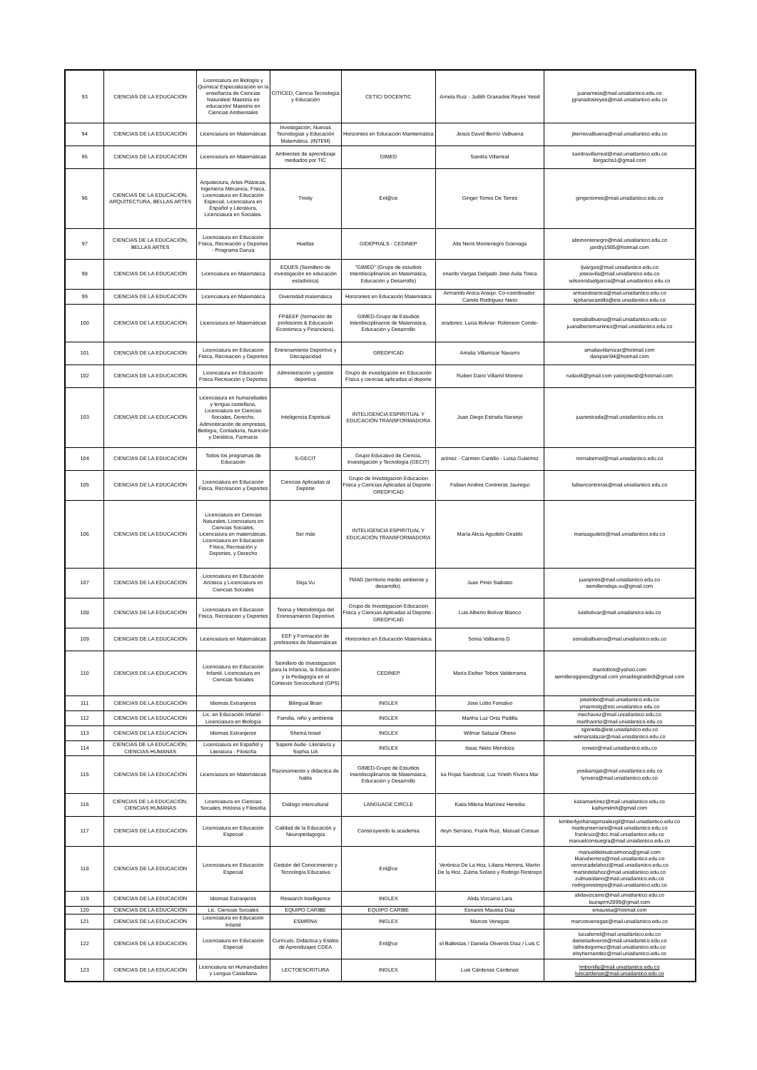| 93 | CIENCIAS DE LA EDUCACIÓN | Licenciatura en Biología y Química/ Especializaciòn en la enseñanza de Ciencias Naturales/ Maestria en educaciòn/ Maestria en Ciencias Ambientales | CITICED, Ciencia Tecnología y Educación | CETIC/ DOCENTIC | Arrieta Ruiz - Judith Granados Reyes Yesid | juanarrieta@mail.uniatlantico.edu.co jgranadosreyes@mail.uniatlantico.edu.co |
| 94 | CIENCIAS DE LA EDUCACIÓN | Licenciatura en Matemáticas | Investigación, Nuevas Tecnologías y Educación Matemática. (INTEM) | Horizontes en Educación Mamtemática | Jesús David Berrío Valbuena | jberriovalbuena@mail.uniatlantico.edu.co |
| 95 | CIENCIAS DE LA EDUCACIÓN | Licenciatura en Matemáticas | Ambientes de aprendizaje mediados por TIC | GIMED | Sandra Villarreal | sandravillarreal@mail.uniatlantico.edu.co llargacha1@gmail.com |
| 96 | CIENCIAS DE LA EDUCACIÓN, ARQUITECTURA, BELLAS ARTES | Arquitectura, Artes Plásticas, Ingeniería Mécanica, Física, Licenciatura en Educación Especial, Licenciatura en Español y Literatura, Licenciatura en Sociales. | Trinity | Enl@ce | Ginger Torres De Torres | gingertorres@mail.uniatlantico.edu.co |
| 97 | CIENCIAS DE LA EDUCACIÓN, BELLAS ARTES | Licenciatura en Educación Física, Recreación y Deportes - Programa Danza | Huellas | GIDEPRALS - CEDINEP | Alis Neris Montenegro Goenaga | alismontenegro@mail.uniatlantico.edu.co jandry1985@hotmail.com |
| 98 | CIENCIAS DE LA EDUCACIÓN | Licenciatura en Matemática | EDUES (Semillero de investigación en educación estadística) | "GIMED" (Grupo de estudios Interdisciplinarios en Matemática, Educación y Desarrollo) | onardo Vargas Delgado José Avila Tosca | ljvargas@mail.uniatlantico.edu.co joseavila@mail.uniatlantico.edu.co wilsonrafaelgarcia@mail.uniatlantico.edu.co |
| 99 | CIENCIAS DE LA EDUCACIÓN | Licenciatura en Matemática | Diversidad matemática | Horizontes en Educación Matemática | Armando Aroca Araújo. Co-coordinador: Camilo Rodriguez Nieto | armandoaroca@mail.uniatlantico.edu.co kjohanacantillo@est.uniatlantico.edu.co |
| 100 | CIENCIAS DE LA EDUCACIÓN | Licenciatura en Matemáticas | FP&EEF (formación de profesores & Educación Económica y Financiera). | GIMED-Grupo de Estudios Interdisciplinarios de Matemática, Educación y Desarrollo | oradores: Lucia Bolviar- Robinson Conde- | soniabalbuena@mail.uniatlantico.edu.co juanalbertomartinez@mail.uniatlantico.edu.co |
| 101 | CIENCIAS DE LA EDUCACIÓN | Licenciatura en Educacion Fisica, Recreacion y Deportes | Entrenamiento Deportivo y Discapacidad | GREDFICAD | Amalia Villamizar Navarro | amaliavillamizar@hotmail.com danipatri94@hotmail.com |
| 102 | CIENCIAS DE LA EDUCACIÓN | Licencatura en Educación Física Recreación y Deportes | Administración y gestión deportiva | Grupo de investigación en Educación Física y ciencias aplicadas al deporte | Ruben Dario Villamil Moreno | rudavill@gmail.com yasirjosesb@hotmail.com |
| 103 | CIENCIAS DE LA EDUCACIÓN | Licenciatura en humanidades y lengua castellana, Licenciatura en Ciencias Sociales, Derecho, Administración de empresas, Biología, Contaduría, Nutrición y Dietética, Farmacia | Inteligencia Espiritual | INTELIGENCIA ESPIRITUAL Y EDUCACIÓN TRANSFORMADORA | Juan Diego Estrada Naranjo | juanestrada@mail.uniatlantico.edu.co |
| 104 | CIENCIAS DE LA EDUCACIÓN | Todos los programas de Educación | S-GECIT | Grupo Educativo de Ciencia, Investigación y Tecnología (GECIT) | artínez - Carmen Cantillo - Luisa Gutiérrez | mirnabernal@mail.uniatlantico.edu.co |
| 105 | CIENCIAS DE LA EDUCACIÓN | Licenciatura en Educación Fisica, Recreacion y Deportes | Ciencias Aplicadas al Deporte | Grupo de Investigacion Educacion Fisica y Ciencias Aplicadas al Deporte - GREDFICAD | Fabian Andres Contreras Jauregui | fabiancontreras@mail.uniatlantico.edu.co |
| 106 | CIENCIAS DE LA EDUCACIÓN | Licenciatura en Ciencias Naturales, Licenciatura en Ciencias Sociales, Licenciatura en matemáticas, Licenciatura en Educación Física, Recreación y Deportes, y Derecho | Ser más | INTELIGENCIA ESPIRITUAL Y EDUCACIÓN TRANSFORMADORA | María Alicia Agudelo Giraldo | mariaagudelo@mail.uniatlantico.edu.co |
| 107 | CIENCIAS DE LA EDUCACIÓN | Licenciatura en Educación Artística y Licenciatura en Ciencias Sociales | Deja Vu | TMAD (territorio medio ambiente y desarrollo). | Juan Pinto Siabatto | juanpinto@mail.uniatlantico.edu.co semillerodeja.vu@gmail.com |
| 108 | CIENCIAS DE LA EDUCACIÓN | Licenciatura en Educacion Fisica, Recreacion y Deportes | Teoria y Metodología del Entrenamiento Deportivo | Grupo de Investigacion Educacion Fisica y Ciencias Aplicadas al Deporte - GREDFICAD | Luis Alberto Bolívar Blanco | luisbolivar@mail.uniatlantico.edu.co |
| 109 | CIENCIAS DE LA EDUCACIÓN | Licenciatura en Matemáticas | EEF y Formación de profesores de Matemáticas | Horizontes en Educación Matemática | Sonia Valbuena D. | soniabalbuena@mail.uniatlantico.edu.co |
| 110 | CIENCIAS DE LA EDUCACIÓN | Licenciatura en Educación Infantil. Licenciatura en Ciencias Sociales | Semillero de Investigación para la Infancia, la Educación y la Pedagogía en el Contexto Sociocultural (GPS) | CEDINEP | María Esther Tobos Valderrama | maritobos@yahoo.com semillerogipies@gmail.com yinaidisgiraldo9@gmail.com |
| 111 | CIENCIAS DE LA EDUCACIÓN | Idiomas Extranjeros | Bilingual Brain | INGLEX | Jose Lobo Fontalvo | joselobo@mail.uniatlantico.edu.co ymarmolg@est.uniatlantico.edu.co |
| 112 | CIENCIAS DE LA EDUCACIÓN | Lic. en Educación Infantil - Licenciatura en Biología | Familia, niño y ambiente | INGLEX | Martha Luz Ortiz Padilla | mechavez@mail.uniatlantico.edu.co marthaortiz@mail.uniatlantico.edu.co |
| 113 | CIENCIAS DE LA EDUCACIÓN | Idiomas Extranjeros | Shemá Israel | INGLEX | Wilmar Salazar Obeso | sjpineda@est.uniatlantico.edu.co wilmarsalazar@mail.uniatlantico.edu.co |
| 114 | CIENCIAS DE LA EDUCACIÓN, CIENCIAS HUMANAS | Licenciatura en Español y Literatura - Filosofía | Sapere Aude- Literatura y Sophia UA | INGLEX | Isaac Nieto Mendoza | icnieto@mail.uniatlantico.edu.co |
| 115 | CIENCIAS DE LA EDUCACIÓN | Licenciatura en Matemáticas | Razonamiento y didactica de habla | GIMED-Grupo de Estudios Interdisciplinarios de Matemática, Educación y Desarrollo | ka Rojas Sandoval, Luz Yineth Rivera Mar | yesikarojas@mail.uniatlantico.edu.co lyrivera@mail.uniatlantico.edu.co |
| 116 | CIENCIAS DE LA EDUCACIÓN, CIENCIAS HUMANAS | Licenciatura en Ciencias Sociales, Historia y Filosofía | Diálogo intercultural | LANGUAGE CIRCLE | Katia Milena Martínez Heredia | katiamartinez@mail.uniatlantico.edu.co kathymilmh@gmail.com |
| 117 | CIENCIAS DE LA EDUCACIÓN | Licenciatura en Educación Especial | Calidad de la Educación y Neuropedagogía | Construyendo la academia | rleyn Serrano, Frank Ruiz, Manuel Consue | kimberlyjohanagonzalezgil@mail.uniatlantico.edu.co marleynserrano@mail.uniatlantico.edu.co frankruiz@dcc.mail.uniatlantico.edu.co manuelconsuegra@mail.uniatlantico.edu.co |
| 118 | CIENCIAS DE LA EDUCACIÓN | Licenciatura en Educación Especial | Gestión del Conocimiento y Tecnología Educativa | Enl@ce | Verónica De La Hoz, Liliana Herrera, Martin De la Hoz, Zulma Solano y Rodrigo Restrepo | manueldelrealcarmona@gmail.com lilianaherrera@mail.uniatlantico.edu.co veronicadelahoz@mail.uniatlantico.edu.co martindelahoz@mail.uniatlantico.edu.co zulmasolano@mail.uniatlantico.edu.co rodrigorestrepo@mail.uniatlantico.edu.co |
| 119 | CIENCIAS DE LA EDUCACIÓN | Idiomas Extranjeros | Research Intelligence | INGLEX | Alida Vizcaíno Lara | alidavizcaino@mail.uniatlantico.edu.co lauraprm2899@gmail.com |
| 120 | CIENCIAS DE LA EDUCACIÓN | Lic. Ciencias Sociales | EQUIPO CARIBE | EQUIPO CARIBE | Esnares Maussa Diaz | emaussa@hotmail.com |
| 121 | CIENCIAS DE LA EDUCACIÓN | Licenciatura en Educación Infantil | ESMIRNA | INGLEX | Marcos Venegas | marcosvenegas@mail.uniatlantico.edu.co |
| 122 | CIENCIAS DE LA EDUCACIÓN | Licenciatura en Educación Especial | Currículo, Didáctica y Estilos de Aprendizajes CDEA | Enl@ce | el Ballestas / Daniela Oliveros Díaz / Luis C | luciaferrel@mail.uniatlántico.edu.co danielaoliveros@mail.uniatlantico.edu.co lalfredogomez@mail.uniatlantico.edu.co elsyhernandez@mail.uniatlantico.edu.co |
| 123 | CIENCIAS DE LA EDUCACIÓN | Licenciatura en Humanidades y Lengua Castellana | LECTOESCRITURA | INGLEX | Luis Cárdenas Cárdenas | lmbonilla@mail.uniatlantico.edu.co luiscardenas@mail.uniatlantico.edu.co |